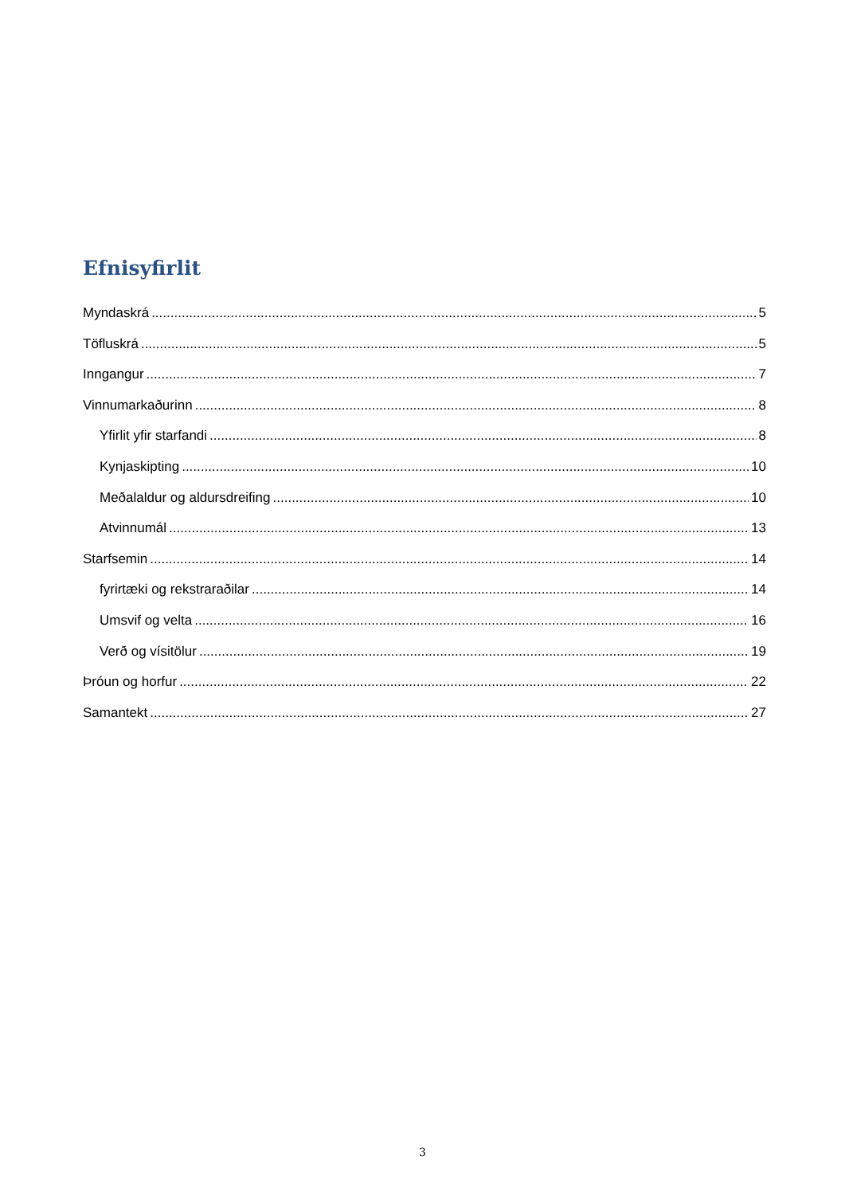Efnisyfirlit
Myndaskrá 5
Töfluskrá 5
Inngangur 7
Vinnumarkaðurinn 8
Yfirlit yfir starfandi 8
Kynjaskipting 10
Meðalaldur og aldursdreifing 10
Atvinnumál 13
Starfsemin 14
fyrirtæki og rekstraraðilar 14
Umsvif og velta 16
Verð og vísitölur 19
Þróun og horfur 22
Samantekt 27
3